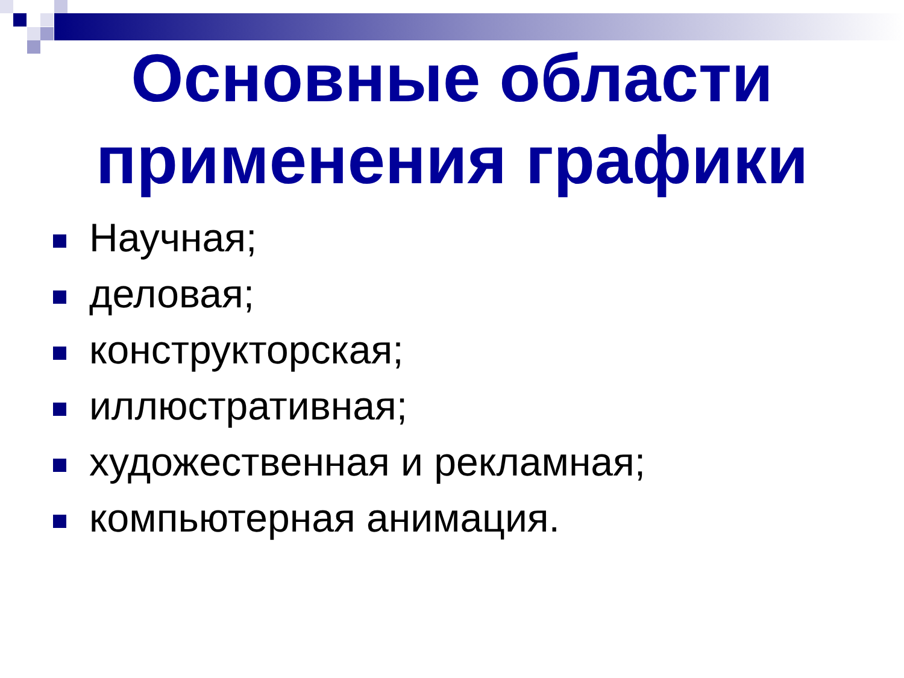Основные области
применения графики
Научная;
деловая;
конструкторская;
иллюстративная;
художественная и рекламная;
компьютерная анимация.